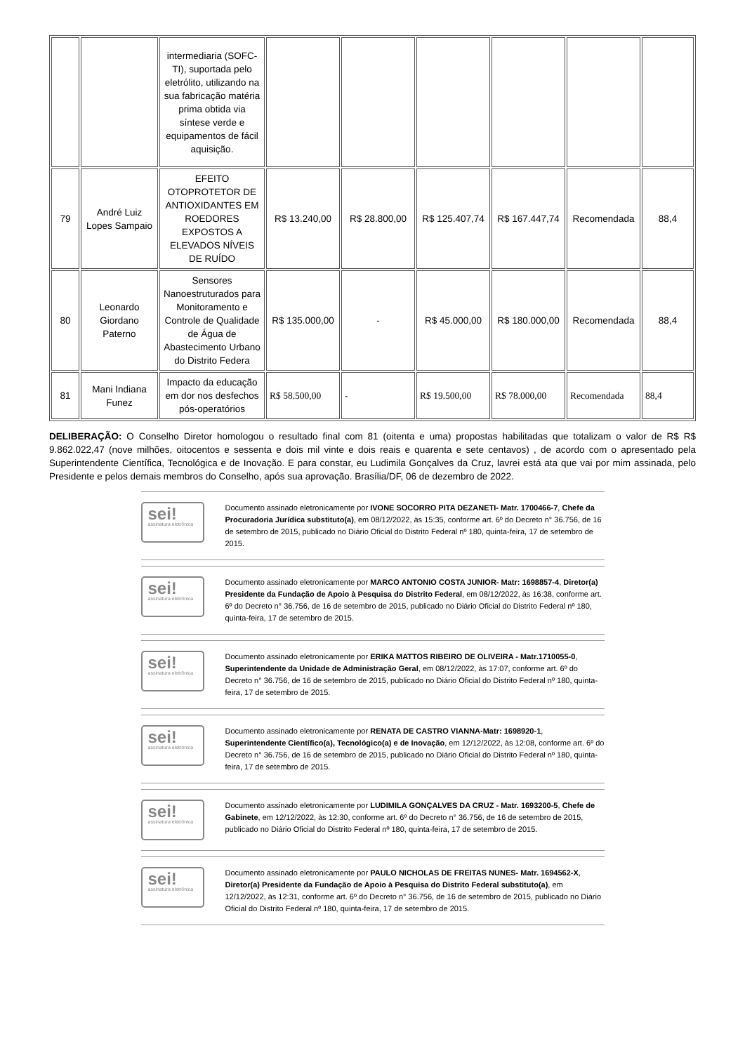| | | intermediaria (SOFC-TI), suportada pelo eletrólito, utilizando na sua fabricação matéria prima obtida via síntese verde e equipamentos de fácil aquisição. | | | | | | |
| 79 | André Luiz Lopes Sampaio | EFEITO OTOPROTETOR DE ANTIOXIDANTES EM ROEDORES EXPOSTOS A ELEVADOS NÍVEIS DE RUÍDO | R$ 13.240,00 | R$ 28.800,00 | R$ 125.407,74 | R$ 167.447,74 | Recomendada | 88,4 |
| 80 | Leonardo Giordano Paterno | Sensores Nanoestruturados para Monitoramento e Controle de Qualidade de Água de Abastecimento Urbano do Distrito Federa | R$ 135.000,00 | - | R$ 45.000,00 | R$ 180.000,00 | Recomendada | 88,4 |
| 81 | Mani Indiana Funez | Impacto da educação em dor nos desfechos pós-operatórios | R$ 58.500,00 | - | R$ 19.500,00 | R$ 78.000,00 | Recomendada | 88,4 |
DELIBERAÇÃO: O Conselho Diretor homologou o resultado final com 81 (oitenta e uma) propostas habilitadas que totalizam o valor de R$ R$ 9.862.022,47 (nove milhões, oitocentos e sessenta e dois mil vinte e dois reais e quarenta e sete centavos) , de acordo com o apresentado pela Superintendente Científica, Tecnológica e de Inovação. E para constar, eu Ludimila Gonçalves da Cruz, lavrei está ata que vai por mim assinada, pelo Presidente e pelos demais membros do Conselho, após sua aprovação. Brasília/DF, 06 de dezembro de 2022.
sei!
assinatura eletrônica
Documento assinado eletronicamente por IVONE SOCORRO PITA DEZANETI- Matr. 1700466-7, Chefe da Procuradoria Jurídica substituto(a), em 08/12/2022, às 15:35, conforme art. 6º do Decreto n° 36.756, de 16 de setembro de 2015, publicado no Diário Oficial do Distrito Federal nº 180, quinta-feira, 17 de setembro de 2015.
sei!
assinatura eletrônica
Documento assinado eletronicamente por MARCO ANTONIO COSTA JUNIOR- Matr: 1698857-4, Diretor(a) Presidente da Fundação de Apoio à Pesquisa do Distrito Federal, em 08/12/2022, às 16:38, conforme art. 6º do Decreto n° 36.756, de 16 de setembro de 2015, publicado no Diário Oficial do Distrito Federal nº 180, quinta-feira, 17 de setembro de 2015.
sei!
assinatura eletrônica
Documento assinado eletronicamente por ERIKA MATTOS RIBEIRO DE OLIVEIRA - Matr.1710055-0, Superintendente da Unidade de Administração Geral, em 08/12/2022, às 17:07, conforme art. 6º do Decreto n° 36.756, de 16 de setembro de 2015, publicado no Diário Oficial do Distrito Federal nº 180, quinta-feira, 17 de setembro de 2015.
sei!
assinatura eletrônica
Documento assinado eletronicamente por RENATA DE CASTRO VIANNA-Matr: 1698920-1, Superintendente Científico(a), Tecnológico(a) e de Inovação, em 12/12/2022, às 12:08, conforme art. 6º do Decreto n° 36.756, de 16 de setembro de 2015, publicado no Diário Oficial do Distrito Federal nº 180, quinta-feira, 17 de setembro de 2015.
sei!
assinatura eletrônica
Documento assinado eletronicamente por LUDIMILA GONÇALVES DA CRUZ - Matr. 1693200-5, Chefe de Gabinete, em 12/12/2022, às 12:30, conforme art. 6º do Decreto n° 36.756, de 16 de setembro de 2015, publicado no Diário Oficial do Distrito Federal nº 180, quinta-feira, 17 de setembro de 2015.
sei!
assinatura eletrônica
Documento assinado eletronicamente por PAULO NICHOLAS DE FREITAS NUNES- Matr. 1694562-X, Diretor(a) Presidente da Fundação de Apoio à Pesquisa do Distrito Federal substituto(a), em 12/12/2022, às 12:31, conforme art. 6º do Decreto n° 36.756, de 16 de setembro de 2015, publicado no Diário Oficial do Distrito Federal nº 180, quinta-feira, 17 de setembro de 2015.